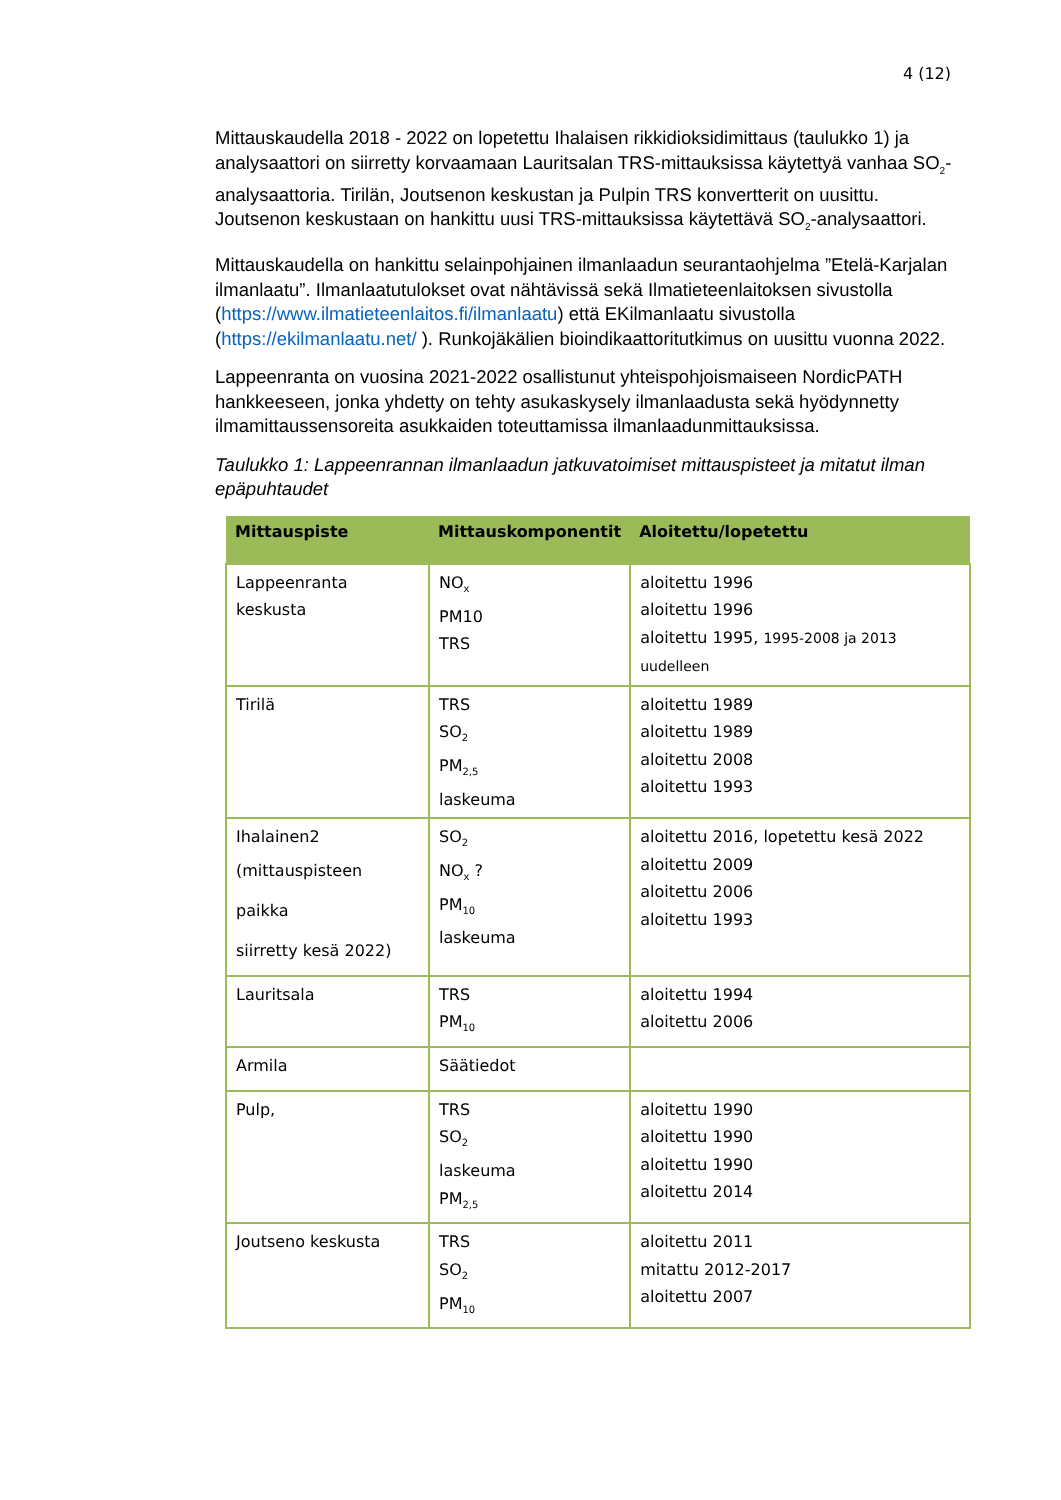4 (12)
Mittauskaudella 2018 - 2022 on lopetettu Ihalaisen rikkidioksidimittaus (taulukko 1) ja analysaattori on siirretty korvaamaan Lauritsalan TRS-mittauksissa käytettyä vanhaa SO<sub>2</sub>-analysaattoria. Tirilän, Joutsenon keskustan ja Pulpin TRS konvertterit on uusittu. Joutsenon keskustaan on hankittu uusi TRS-mittauksissa käytettävä SO<sub>2</sub>-analysaattori.
Mittauskaudella on hankittu selainpohjainen ilmanlaadun seurantaohjelma ”Etelä-Karjalan ilmanlaatu”. Ilmanlaatutulokset ovat nähtävissä sekä Ilmatieteenlaitoksen sivustolla (https://www.ilmatieteenlaitos.fi/ilmanlaatu) että EKilmanlaatu sivustolla (https://ekilmanlaatu.net/ ). Runkojäkälien bioindikaattoritutkimus on uusittu vuonna 2022.
Lappeenranta on vuosina 2021-2022 osallistunut yhteispohjoismaiseen NordicPATH hankkeeseen, jonka yhdetty on tehty asukaskysely ilmanlaadusta sekä hyödynnetty ilmamittaussensoreita asukkaiden toteuttamissa ilmanlaadunmittauksissa.
Taulukko 1: Lappeenrannan ilmanlaadun jatkuvatoimiset mittauspisteet ja mitatut ilman epäpuhtaudet
| Mittauspiste | Mittauskomponentit | Aloitettu/lopetettu |
| --- | --- | --- |
| Lappeenranta keskusta | NO<sub>x</sub> PM10 TRS | aloitettu 1996 aloitettu 1996 aloitettu 1995, 1995-2008 ja 2013 uudelleen |
| Tirilä | TRS SO<sub>2</sub> PM<sub>2,5</sub> laskeuma | aloitettu 1989 aloitettu 1989 aloitettu 2008 aloitettu 1993 |
| Ihalainen2 (mittauspisteen paikka siirretty kesä 2022) | SO<sub>2</sub> NO<sub>x</sub> ? PM<sub>10</sub> laskeuma | aloitettu 2016, lopetettu kesä 2022 aloitettu 2009 aloitettu 2006 aloitettu 1993 |
| Lauritsala | TRS PM<sub>10</sub> | aloitettu 1994 aloitettu 2006 |
| Armila | Säätiedot | |
| Pulp, | TRS SO<sub>2</sub> laskeuma PM<sub>2,5</sub> | aloitettu 1990 aloitettu 1990 aloitettu 1990 aloitettu 2014 |
| Joutseno keskusta | TRS SO<sub>2</sub> PM<sub>10</sub> | aloitettu 2011 mitattu 2012-2017 aloitettu 2007 |